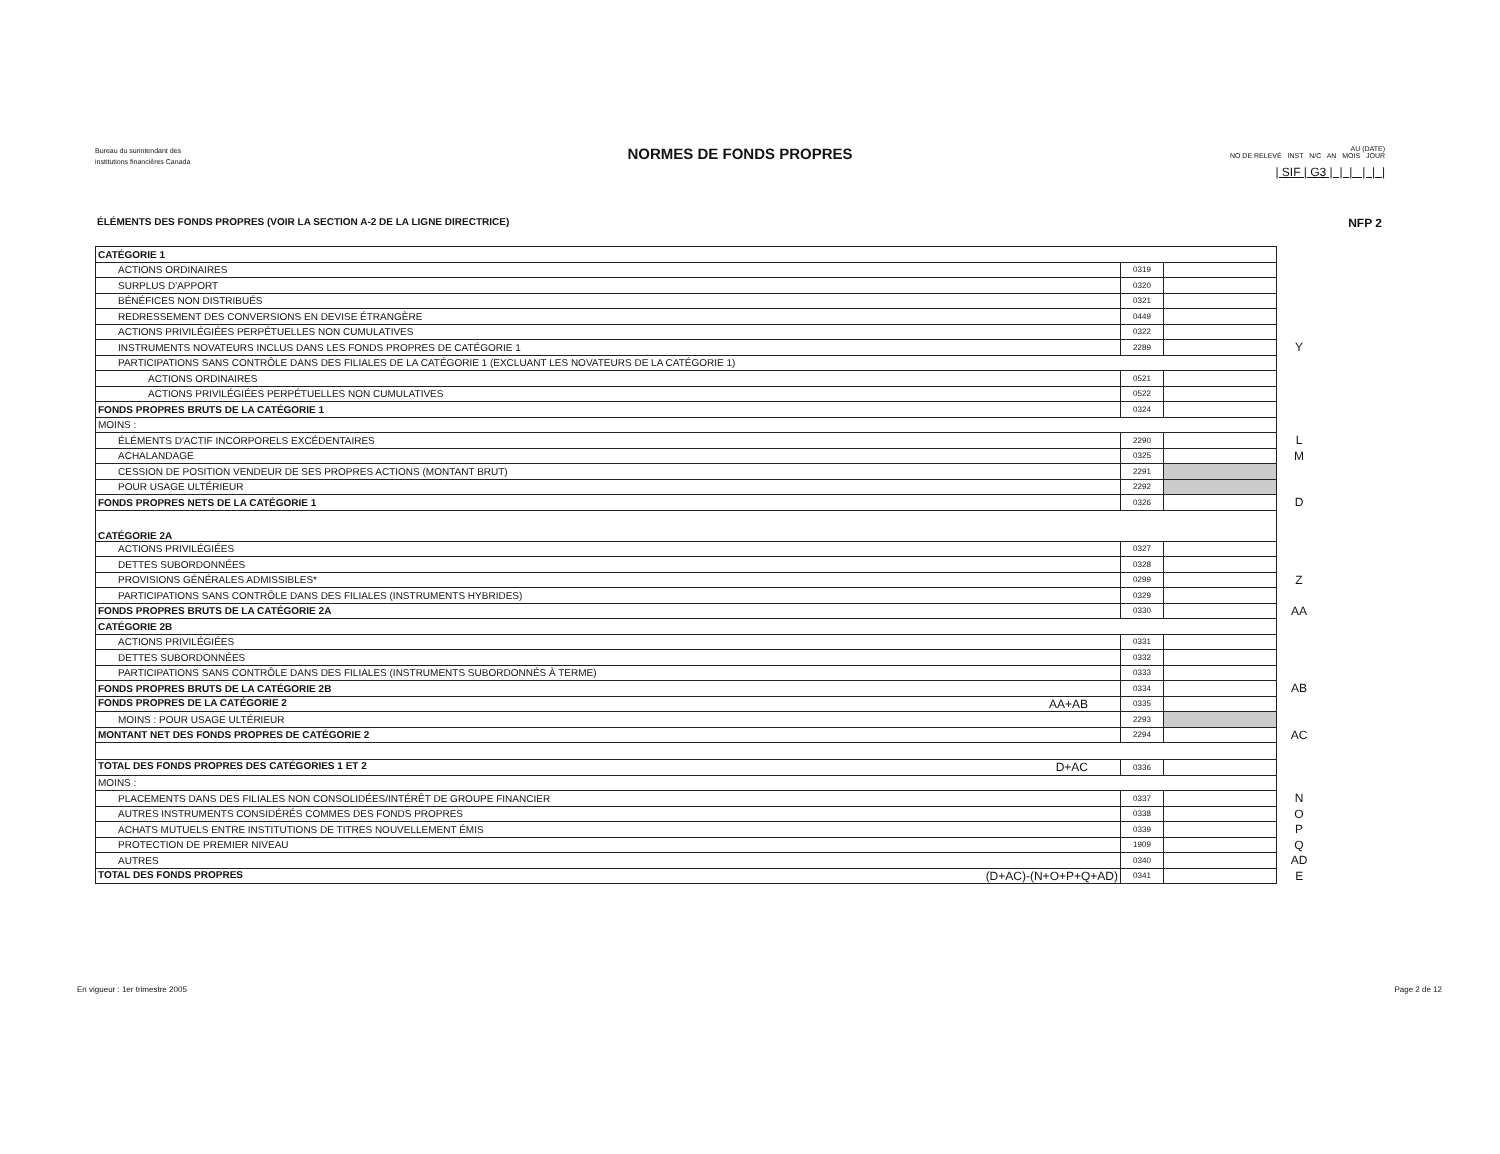Bureau du surintendant des
institutions financières Canada
NORMES DE FONDS PROPRES
AU (DATE)
NO DE RELEVÉ INST N/C AN MOIS JOUR
| SIF | G3 | | | | | |
ÉLÉMENTS DES FONDS PROPRES (VOIR LA SECTION A-2 DE LA LIGNE DIRECTRICE) NFP 2
| CATÉGORIE 1 | | | |
| ACTIONS ORDINAIRES | 0319 | | |
| SURPLUS D'APPORT | 0320 | | |
| BÉNÉFICES NON DISTRIBUÉS | 0321 | | |
| REDRESSEMENT DES CONVERSIONS EN DEVISE ÉTRANGÈRE | 0449 | | |
| ACTIONS PRIVILÉGIÉES PERPÉTUELLES NON CUMULATIVES | 0322 | | |
| INSTRUMENTS NOVATEURS INCLUS DANS LES FONDS PROPRES DE CATÉGORIE 1 | 2289 | | Y |
| PARTICIPATIONS SANS CONTRÔLE DANS DES FILIALES DE LA CATÉGORIE 1 (EXCLUANT LES NOVATEURS DE LA CATÉGORIE 1) | | | |
| ACTIONS ORDINAIRES | 0521 | | |
| ACTIONS PRIVILÉGIÉES PERPÉTUELLES NON CUMULATIVES | 0522 | | |
| FONDS PROPRES BRUTS DE LA CATÉGORIE 1 | 0324 | | |
| MOINS : | | | |
| ÉLÉMENTS D'ACTIF INCORPORELS EXCÉDENTAIRES | 2290 | | L |
| ACHALANDAGE | 0325 | | M |
| CESSION DE POSITION VENDEUR DE SES PROPRES ACTIONS (MONTANT BRUT) | 2291 | | |
| POUR USAGE ULTÉRIEUR | 2292 | | |
| FONDS PROPRES NETS DE LA CATÉGORIE 1 | 0326 | | D |
| CATÉGORIE 2A | | | |
| ACTIONS PRIVILÉGIÉES | 0327 | | |
| DETTES SUBORDONNÉES | 0328 | | |
| PROVISIONS GÉNÉRALES ADMISSIBLES* | 0299 | | Z |
| PARTICIPATIONS SANS CONTRÔLE DANS DES FILIALES (INSTRUMENTS HYBRIDES) | 0329 | | |
| FONDS PROPRES BRUTS DE LA CATÉGORIE 2A | 0330 | | AA |
| CATÉGORIE 2B | | | |
| ACTIONS PRIVILÉGIÉES | 0331 | | |
| DETTES SUBORDONNÉES | 0332 | | |
| PARTICIPATIONS SANS CONTRÔLE DANS DES FILIALES (INSTRUMENTS SUBORDONNÉS À TERME) | 0333 | | |
| FONDS PROPRES BRUTS DE LA CATÉGORIE 2B | 0334 | | AB |
| FONDS PROPRES DE LA CATÉGORIE 2 AA+AB | 0335 | | |
| MOINS : POUR USAGE ULTÉRIEUR | 2293 | | |
| MONTANT NET DES FONDS PROPRES DE CATÉGORIE 2 | 2294 | | AC |
| TOTAL DES FONDS PROPRES DES CATÉGORIES 1 ET 2 D+AC | 0336 | | |
| MOINS : | | | |
| PLACEMENTS DANS DES FILIALES NON CONSOLIDÉES/INTÉRÊT DE GROUPE FINANCIER | 0337 | | N |
| AUTRES INSTRUMENTS CONSIDÉRÉS COMMES DES FONDS PROPRES | 0338 | | O |
| ACHATS MUTUELS ENTRE INSTITUTIONS DE TITRES NOUVELLEMENT ÉMIS | 0339 | | P |
| PROTECTION DE PREMIER NIVEAU | 1909 | | Q |
| AUTRES | 0340 | | AD |
| TOTAL DES FONDS PROPRES (D+AC)-(N+O+P+Q+AD) | 0341 | | E |
En vigueur : 1er trimestre 2005 Page 2 de 12